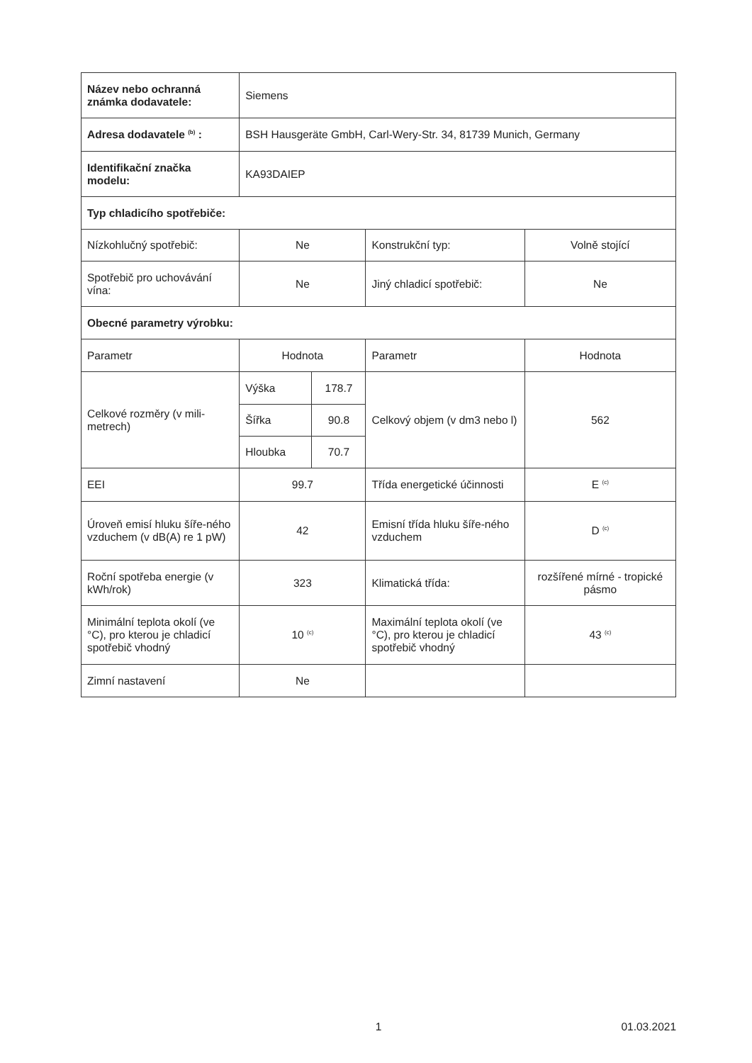| Název nebo ochranná známka dodavatele: | Siemens | | | |
| Adresa dodavatele <sup>(b)</sup> : | BSH Hausgeräte GmbH, Carl-Wery-Str. 34, 81739 Munich, Germany | | | |
| Identifikační značka modelu: | KA93DAIEP | | | |
| Typ chladicího spotřebiče: | | | | |
| Nízkohlučný spotřebič: | Ne | | Konstrukční typ: | Volně stojící |
| Spotřebič pro uchovávání vína: | Ne | | Jiný chladicí spotřebič: | Ne |
| Obecné parametry výrobku: | | | | |
| Parametr | Hodnota | | Parametr | Hodnota |
| Celkové rozměry (v mili-metrech) | Výška | 178.7 | Celkový objem (v dm3 nebo l) | 562 |
| | Šířka | 90.8 | | |
| | Hloubka | 70.7 | | |
| EEI | 99.7 | | Třída energetické účinnosti | E <sup>(c)</sup> |
| Úroveň emisí hluku šíře-ného vzduchem (v dB(A) re 1 pW) | 42 | | Emisní třída hluku šíře-ného vzduchem | D <sup>(c)</sup> |
| Roční spotřeba energie (v kWh/rok) | 323 | | Klimatická třída: | rozšířené mírné - tropické pásmo |
| Minimální teplota okolí (ve °C), pro kterou je chladicí spotřebič vhodný | 10 <sup>(c)</sup> | | Maximální teplota okolí (ve °C), pro kterou je chladicí spotřebič vhodný | 43 <sup>(c)</sup> |
| Zimní nastavení | Ne | | | |
1 01.03.2021